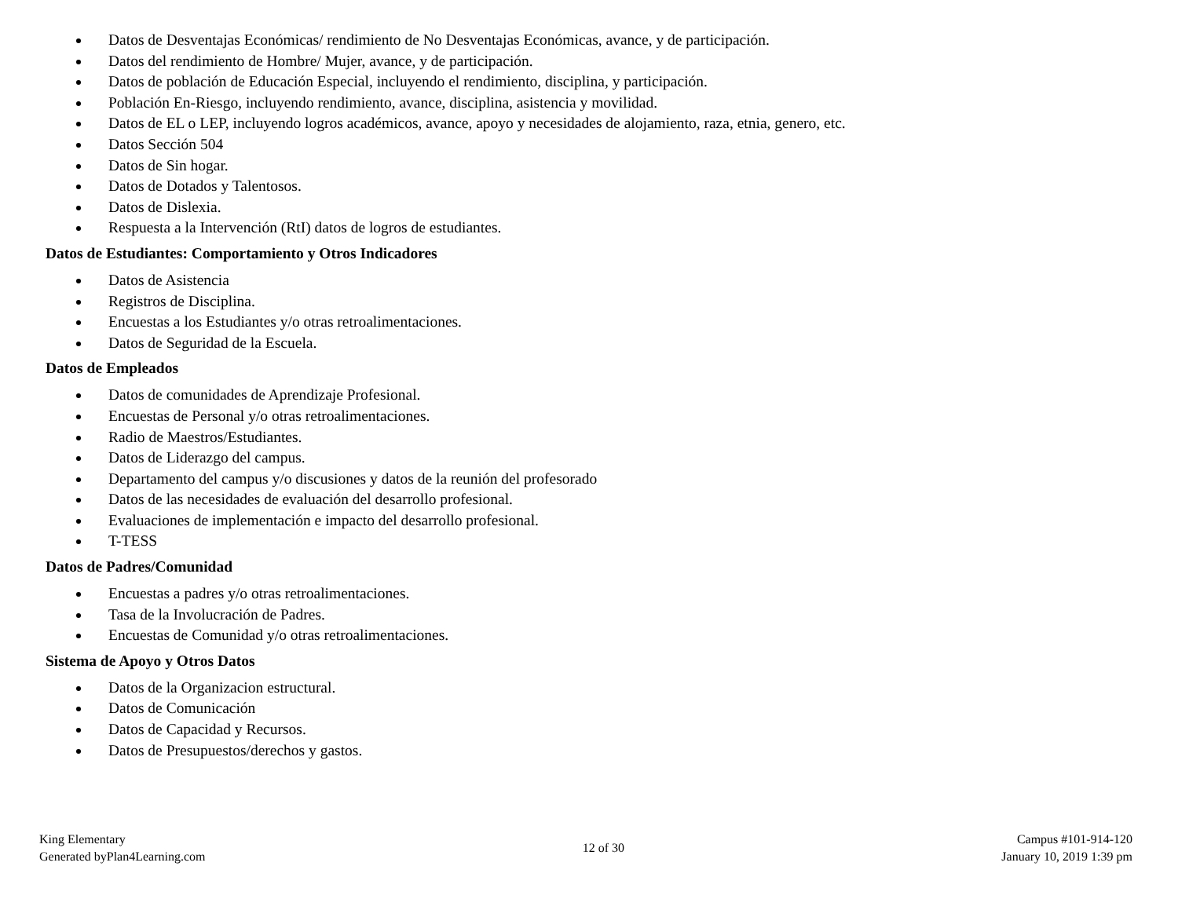Datos de Desventajas Económicas/ rendimiento de No Desventajas Económicas, avance, y de participación.
Datos del rendimiento de Hombre/ Mujer, avance, y de participación.
Datos de población de Educación Especial, incluyendo el rendimiento, disciplina, y participación.
Población En-Riesgo, incluyendo rendimiento, avance, disciplina, asistencia y movilidad.
Datos de EL o LEP, incluyendo logros académicos, avance, apoyo y necesidades de alojamiento, raza, etnia, genero, etc.
Datos Sección 504
Datos de Sin hogar.
Datos de Dotados y Talentosos.
Datos de Dislexia.
Respuesta a la Intervención (RtI) datos de logros de estudiantes.
Datos de Estudiantes: Comportamiento y Otros Indicadores
Datos de Asistencia
Registros de Disciplina.
Encuestas a los Estudiantes y/o otras retroalimentaciones.
Datos de Seguridad de la Escuela.
Datos de Empleados
Datos de comunidades de Aprendizaje Profesional.
Encuestas de Personal y/o otras retroalimentaciones.
Radio de Maestros/Estudiantes.
Datos de Liderazgo del campus.
Departamento del campus y/o discusiones y datos de la reunión del profesorado
Datos de las necesidades de evaluación del desarrollo profesional.
Evaluaciones de implementación e impacto del desarrollo profesional.
T-TESS
Datos de Padres/Comunidad
Encuestas a padres y/o otras retroalimentaciones.
Tasa de la Involucración de Padres.
Encuestas de Comunidad y/o otras retroalimentaciones.
Sistema de Apoyo y Otros Datos
Datos de la Organizacion estructural.
Datos de Comunicación
Datos de Capacidad y Recursos.
Datos de Presupuestos/derechos y gastos.
King Elementary
Generated byPlan4Learning.com
12 of 30
Campus #101-914-120
January 10, 2019 1:39 pm